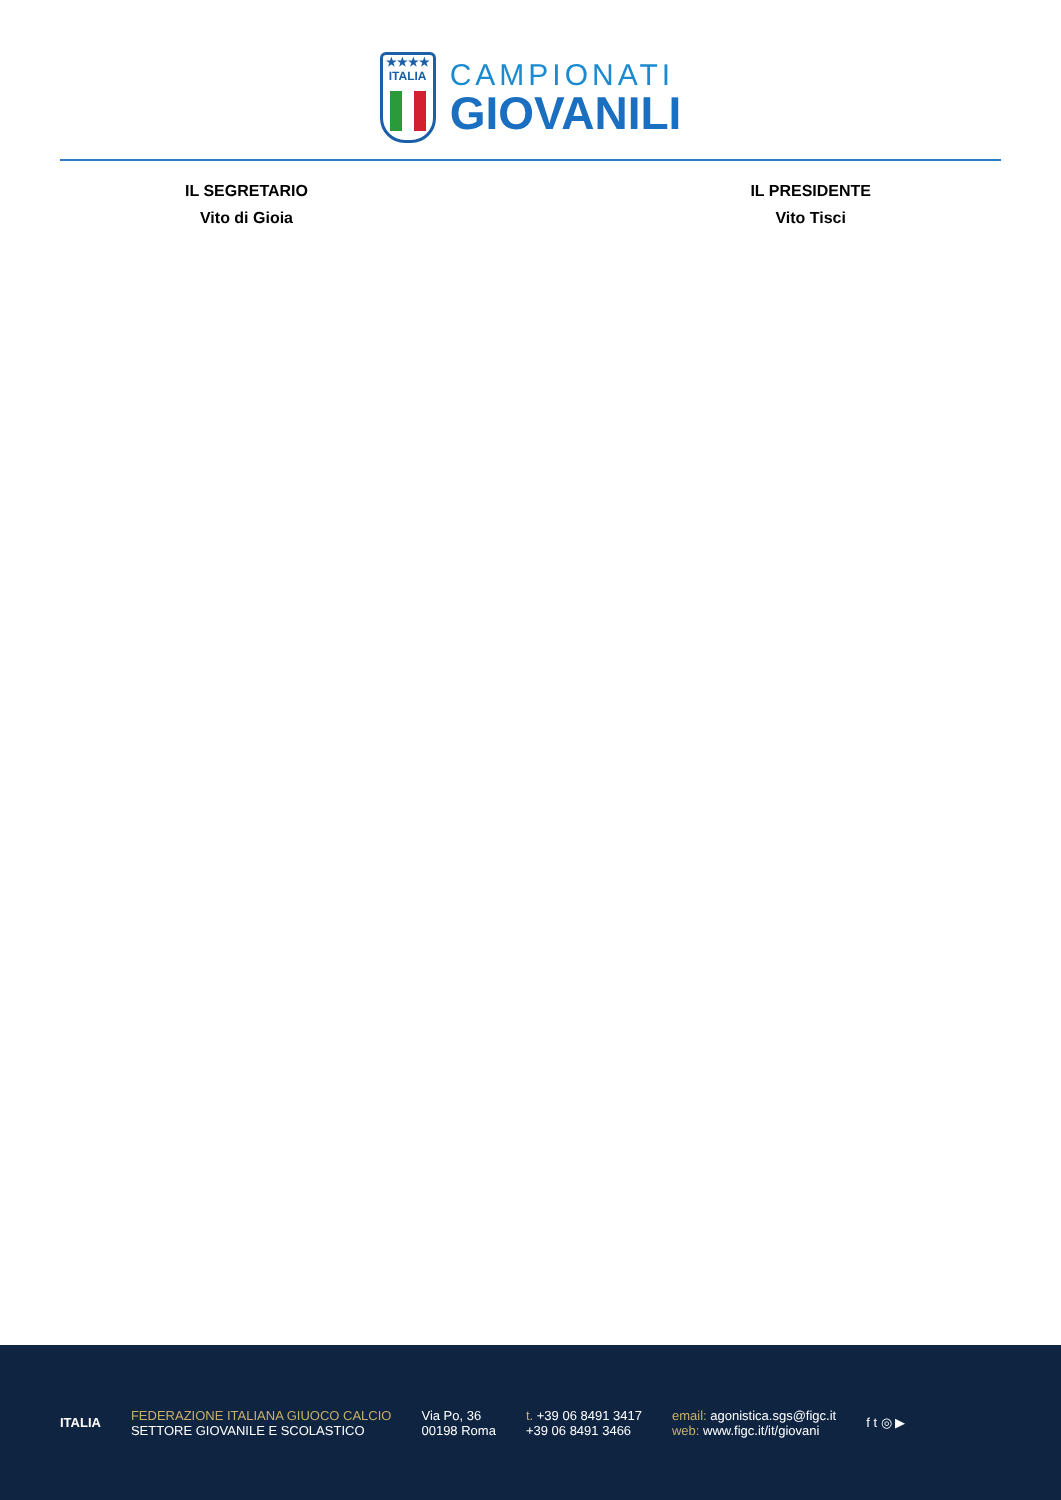★★★★
ITALIA
CAMPIONATI
GIOVANILI
IL SEGRETARIO
Vito di Gioia
IL PRESIDENTE
Vito Tisci
ITALIA
FEDERAZIONE ITALIANA GIUOCO CALCIO
SETTORE GIOVANILE E SCOLASTICO
Via Po, 36
00198 Roma
t. +39 06 8491 3417
+39 06 8491 3466
email: agonistica.sgs@figc.it
web: www.figc.it/it/giovani
f t ◎ ▶